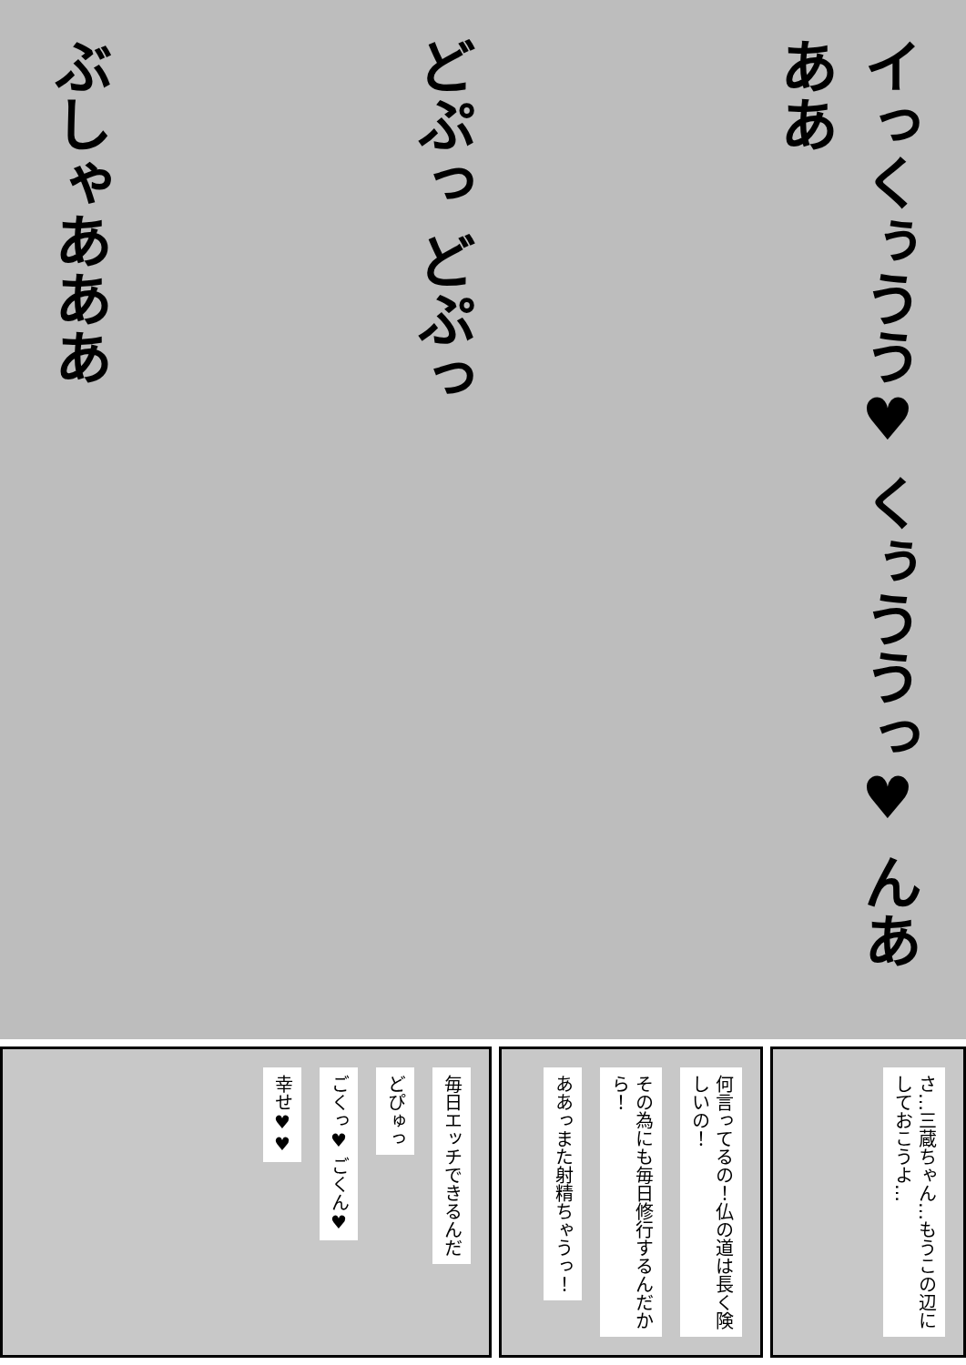ぶしゃあああ
どぷっ どぷっ
イっくぅうう♥ くぅううっ♥ んあああ
毎日エッチできるんだ
どぴゅっ
ごくっ♥ ごくん♥
幸せ♥♥
何言ってるの！仏の道は長く険しいの！
その為にも毎日修行するんだから！
ああっまた射精ちゃうっ！
さ…三蔵ちゃん…もうこの辺にしておこうよ…